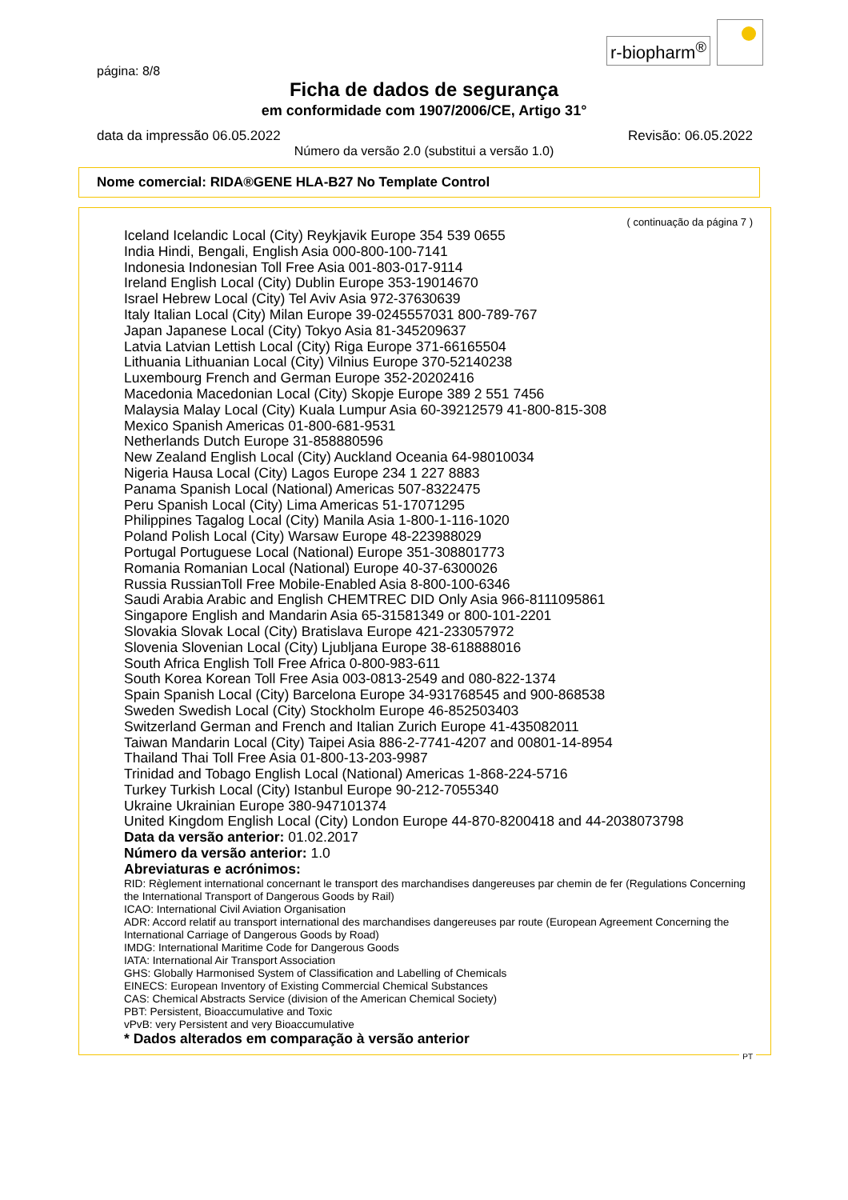r-biopharm<sup>®</sup>
página: 8/8
Ficha de dados de segurança
em conformidade com 1907/2006/CE, Artigo 31°
data da impressão 06.05.2022 Revisão: 06.05.2022
Número da versão 2.0 (substitui a versão 1.0)
Nome comercial: RIDA®GENE HLA-B27 No Template Control
( continuação da página 7 )
Iceland Icelandic Local (City) Reykjavik Europe 354 539 0655
India Hindi, Bengali, English Asia 000-800-100-7141
Indonesia Indonesian Toll Free Asia 001-803-017-9114
Ireland English Local (City) Dublin Europe 353-19014670
Israel Hebrew Local (City) Tel Aviv Asia 972-37630639
Italy Italian Local (City) Milan Europe 39-0245557031 800-789-767
Japan Japanese Local (City) Tokyo Asia 81-345209637
Latvia Latvian Lettish Local (City) Riga Europe 371-66165504
Lithuania Lithuanian Local (City) Vilnius Europe 370-52140238
Luxembourg French and German Europe 352-20202416
Macedonia Macedonian Local (City) Skopje Europe 389 2 551 7456
Malaysia Malay Local (City) Kuala Lumpur Asia 60-39212579 41-800-815-308
Mexico Spanish Americas 01-800-681-9531
Netherlands Dutch Europe 31-858880596
New Zealand English Local (City) Auckland Oceania 64-98010034
Nigeria Hausa Local (City) Lagos Europe 234 1 227 8883
Panama Spanish Local (National) Americas 507-8322475
Peru Spanish Local (City) Lima Americas 51-17071295
Philippines Tagalog Local (City) Manila Asia 1-800-1-116-1020
Poland Polish Local (City) Warsaw Europe 48-223988029
Portugal Portuguese Local (National) Europe 351-308801773
Romania Romanian Local (National) Europe 40-37-6300026
Russia RussianToll Free Mobile-Enabled Asia 8-800-100-6346
Saudi Arabia Arabic and English CHEMTREC DID Only Asia 966-8111095861
Singapore English and Mandarin Asia 65-31581349 or 800-101-2201
Slovakia Slovak Local (City) Bratislava Europe 421-233057972
Slovenia Slovenian Local (City) Ljubljana Europe 38-618888016
South Africa English Toll Free Africa 0-800-983-611
South Korea Korean Toll Free Asia 003-0813-2549 and 080-822-1374
Spain Spanish Local (City) Barcelona Europe 34-931768545 and 900-868538
Sweden Swedish Local (City) Stockholm Europe 46-852503403
Switzerland German and French and Italian Zurich Europe 41-435082011
Taiwan Mandarin Local (City) Taipei Asia 886-2-7741-4207 and 00801-14-8954
Thailand Thai Toll Free Asia 01-800-13-203-9987
Trinidad and Tobago English Local (National) Americas 1-868-224-5716
Turkey Turkish Local (City) Istanbul Europe 90-212-7055340
Ukraine Ukrainian Europe 380-947101374
United Kingdom English Local (City) London Europe 44-870-8200418 and 44-2038073798
Data da versão anterior: 01.02.2017
Número da versão anterior: 1.0
Abreviaturas e acrónimos:
RID: Règlement international concernant le transport des marchandises dangereuses par chemin de fer (Regulations Concerning the International Transport of Dangerous Goods by Rail)
ICAO: International Civil Aviation Organisation
ADR: Accord relatif au transport international des marchandises dangereuses par route (European Agreement Concerning the International Carriage of Dangerous Goods by Road)
IMDG: International Maritime Code for Dangerous Goods
IATA: International Air Transport Association
GHS: Globally Harmonised System of Classification and Labelling of Chemicals
EINECS: European Inventory of Existing Commercial Chemical Substances
CAS: Chemical Abstracts Service (division of the American Chemical Society)
PBT: Persistent, Bioaccumulative and Toxic
vPvB: very Persistent and very Bioaccumulative
* Dados alterados em comparação à versão anterior
PT